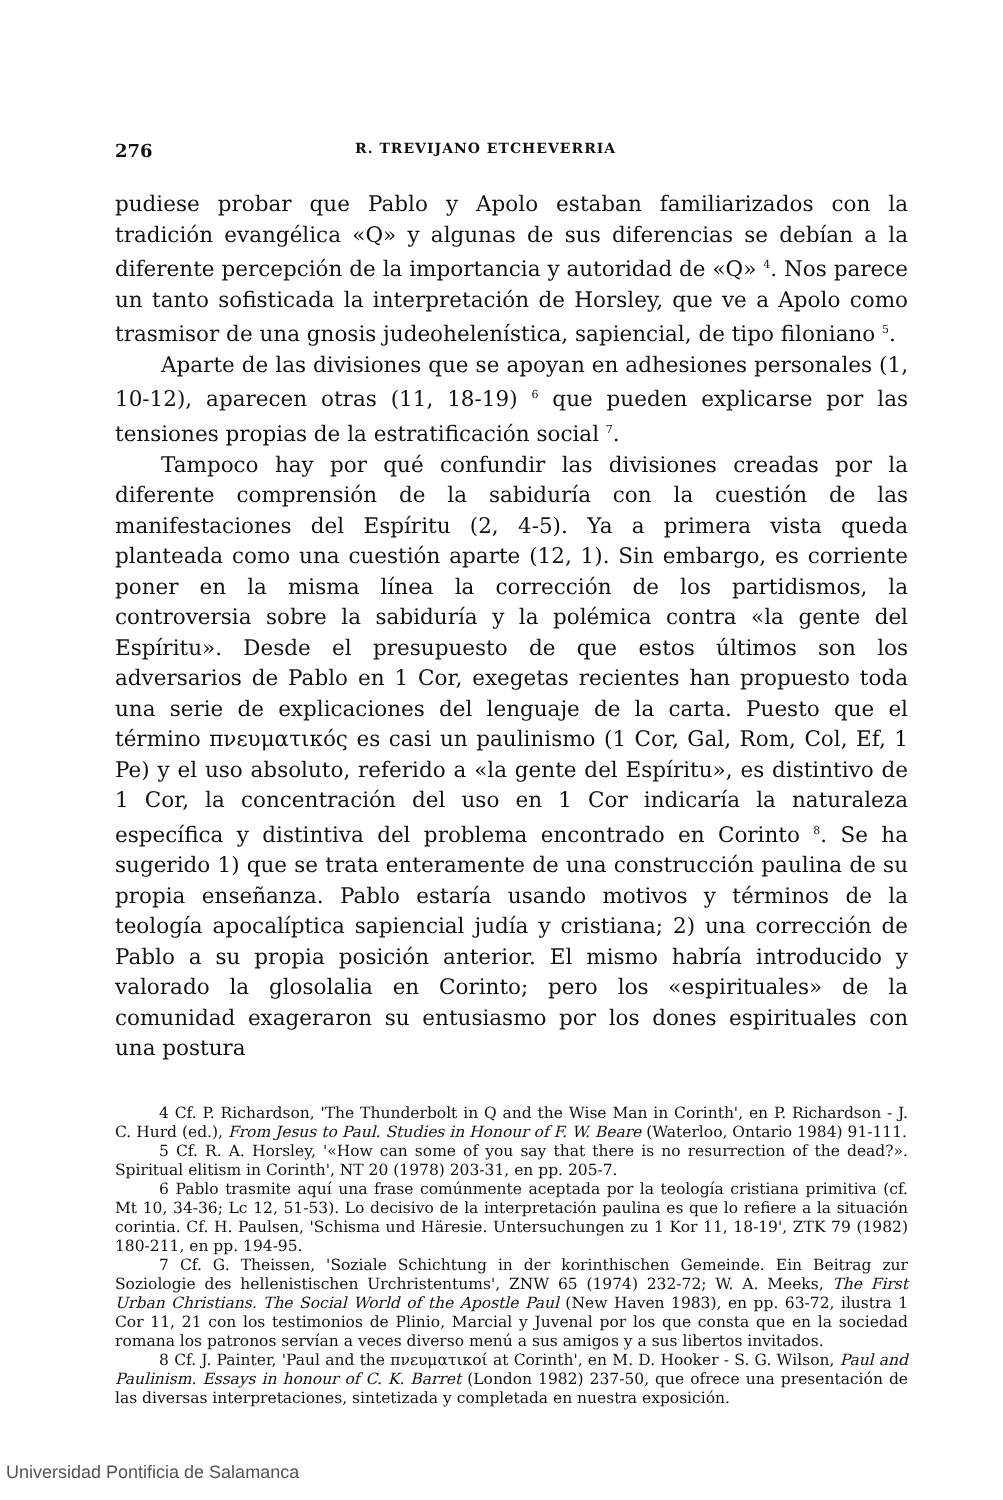276 R. TREVIJANO ETCHEVERRIA
pudiese probar que Pablo y Apolo estaban familiarizados con la tradición evangélica «Q» y algunas de sus diferencias se debían a la diferente percepción de la importancia y autoridad de «Q» <sup>4</sup>. Nos parece un tanto sofisticada la interpretación de Horsley, que ve a Apolo como trasmisor de una gnosis judeohelenística, sapiencial, de tipo filoniano <sup>5</sup>.
Aparte de las divisiones que se apoyan en adhesiones personales (1, 10-12), aparecen otras (11, 18-19) <sup>6</sup> que pueden explicarse por las tensiones propias de la estratificación social <sup>7</sup>.
Tampoco hay por qué confundir las divisiones creadas por la diferente comprensión de la sabiduría con la cuestión de las manifestaciones del Espíritu (2, 4-5). Ya a primera vista queda planteada como una cuestión aparte (12, 1). Sin embargo, es corriente poner en la misma línea la corrección de los partidismos, la controversia sobre la sabiduría y la polémica contra «la gente del Espíritu». Desde el presupuesto de que estos últimos son los adversarios de Pablo en 1 Cor, exegetas recientes han propuesto toda una serie de explicaciones del lenguaje de la carta. Puesto que el término πνευματικός es casi un paulinismo (1 Cor, Gal, Rom, Col, Ef, 1 Pe) y el uso absoluto, referido a «la gente del Espíritu», es distintivo de 1 Cor, la concentración del uso en 1 Cor indicaría la naturaleza específica y distintiva del problema encontrado en Corinto <sup>8</sup>. Se ha sugerido 1) que se trata enteramente de una construcción paulina de su propia enseñanza. Pablo estaría usando motivos y términos de la teología apocalíptica sapiencial judía y cristiana; 2) una corrección de Pablo a su propia posición anterior. El mismo habría introducido y valorado la glosolalia en Corinto; pero los «espirituales» de la comunidad exageraron su entusiasmo por los dones espirituales con una postura
4 Cf. P. Richardson, 'The Thunderbolt in Q and the Wise Man in Corinth', en P. Richardson - J. C. Hurd (ed.), From Jesus to Paul. Studies in Honour of F. W. Beare (Waterloo, Ontario 1984) 91-111.
5 Cf. R. A. Horsley, '«How can some of you say that there is no resurrection of the dead?». Spiritual elitism in Corinth', NT 20 (1978) 203-31, en pp. 205-7.
6 Pablo trasmite aquí una frase comúnmente aceptada por la teología cristiana primitiva (cf. Mt 10, 34-36; Lc 12, 51-53). Lo decisivo de la interpretación paulina es que lo refiere a la situación corintia. Cf. H. Paulsen, 'Schisma und Häresie. Untersuchungen zu 1 Kor 11, 18-19', ZTK 79 (1982) 180-211, en pp. 194-95.
7 Cf. G. Theissen, 'Soziale Schichtung in der korinthischen Gemeinde. Ein Beitrag zur Soziologie des hellenistischen Urchristentums', ZNW 65 (1974) 232-72; W. A. Meeks, The First Urban Christians. The Social World of the Apostle Paul (New Haven 1983), en pp. 63-72, ilustra 1 Cor 11, 21 con los testimonios de Plinio, Marcial y Juvenal por los que consta que en la sociedad romana los patronos servían a veces diverso menú a sus amigos y a sus libertos invitados.
8 Cf. J. Painter, 'Paul and the πνευματικοί at Corinth', en M. D. Hooker - S. G. Wilson, Paul and Paulinism. Essays in honour of C. K. Barret (London 1982) 237-50, que ofrece una presentación de las diversas interpretaciones, sintetizada y completada en nuestra exposición.
Universidad Pontificia de Salamanca